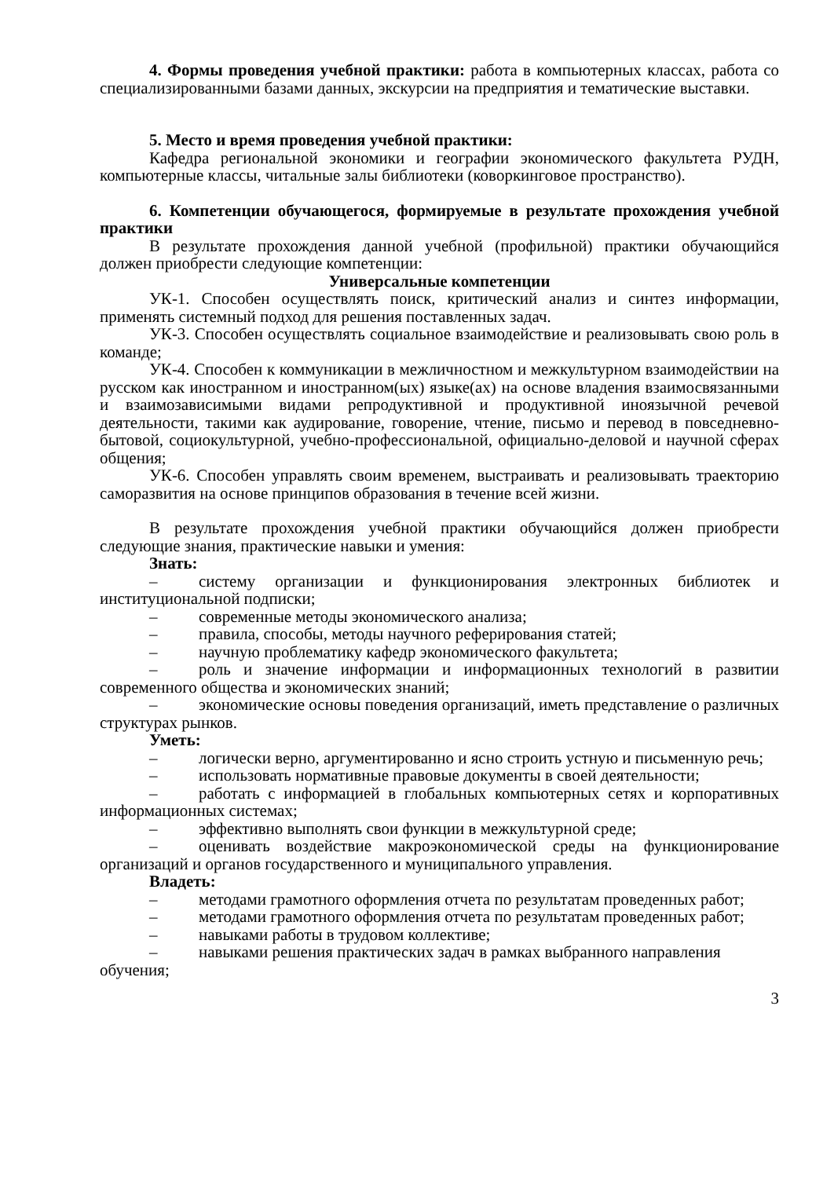4. Формы проведения учебной практики: работа в компьютерных классах, работа со специализированными базами данных, экскурсии на предприятия и тематические выставки.
5. Место и время проведения учебной практики:
Кафедра региональной экономики и географии экономического факультета РУДН, компьютерные классы, читальные залы библиотеки (коворкинговое пространство).
6. Компетенции обучающегося, формируемые в результате прохождения учебной практики
В результате прохождения данной учебной (профильной) практики обучающийся должен приобрести следующие компетенции:
Универсальные компетенции
УК-1. Способен осуществлять поиск, критический анализ и синтез информации, применять системный подход для решения поставленных задач.
УК-3. Способен осуществлять социальное взаимодействие и реализовывать свою роль в команде;
УК-4. Способен к коммуникации в межличностном и межкультурном взаимодействии на русском как иностранном и иностранном(ых) языке(ах) на основе владения взаимосвязанными и взаимозависимыми видами репродуктивной и продуктивной иноязычной речевой деятельности, такими как аудирование, говорение, чтение, письмо и перевод в повседневно-бытовой, социокультурной, учебно-профессиональной, официально-деловой и научной сферах общения;
УК-6. Способен управлять своим временем, выстраивать и реализовывать траекторию саморазвития на основе принципов образования в течение всей жизни.
В результате прохождения учебной практики обучающийся должен приобрести следующие знания, практические навыки и умения:
Знать:
– систему организации и функционирования электронных библиотек и институциональной подписки;
– современные методы экономического анализа;
– правила, способы, методы научного реферирования статей;
– научную проблематику кафедр экономического факультета;
– роль и значение информации и информационных технологий в развитии современного общества и экономических знаний;
– экономические основы поведения организаций, иметь представление о различных структурах рынков.
Уметь:
– логически верно, аргументированно и ясно строить устную и письменную речь;
– использовать нормативные правовые документы в своей деятельности;
– работать с информацией в глобальных компьютерных сетях и корпоративных информационных системах;
– эффективно выполнять свои функции в межкультурной среде;
– оценивать воздействие макроэкономической среды на функционирование организаций и органов государственного и муниципального управления.
Владеть:
– методами грамотного оформления отчета по результатам проведенных работ;
– методами грамотного оформления отчета по результатам проведенных работ;
– навыками работы в трудовом коллективе;
– навыками решения практических задач в рамках выбранного направления обучения;
3